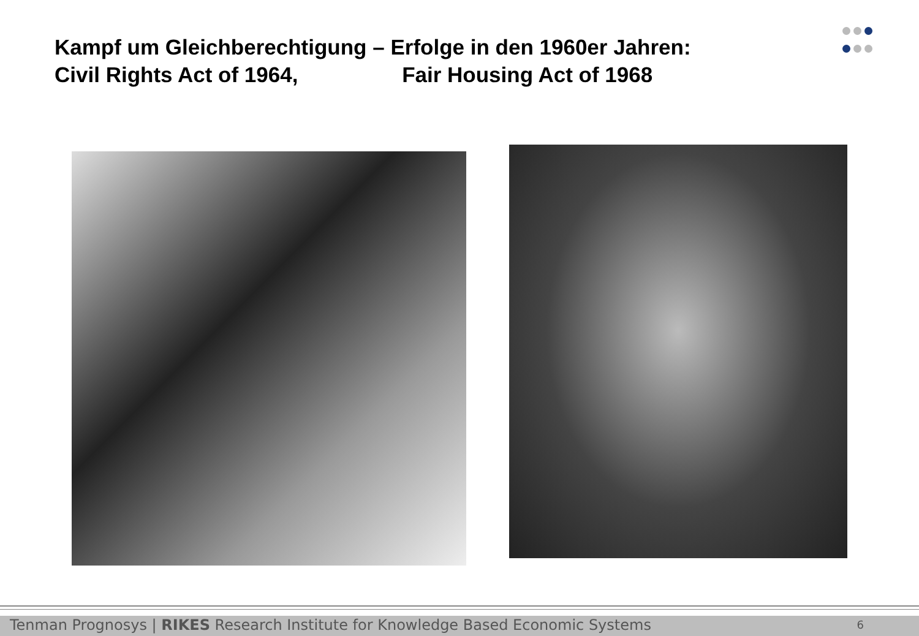Kampf um Gleichberechtigung – Erfolge in den 1960er Jahren:
Civil Rights Act of 1964, Fair Housing Act of 1968
Tenman Prognosys | RIKES Research Institute for Knowledge Based Economic Systems 6